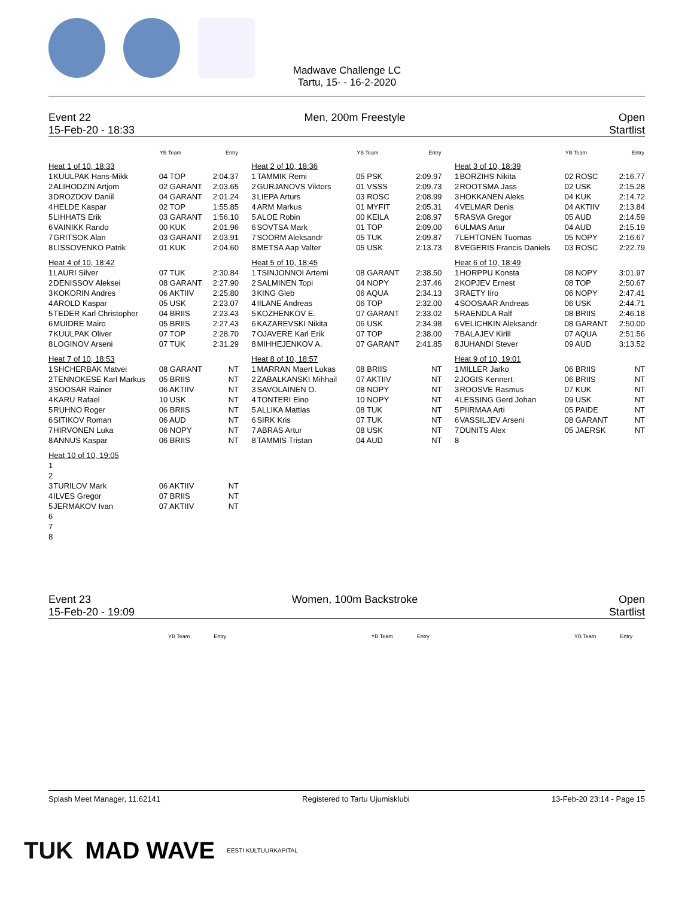Madwave Challenge LC
Tartu, 15- - 16-2-2020
Event 22 Men, 200m Freestyle Open
15-Feb-20 - 18:33 Startlist
| | | YB Team | Entry |
| --- | --- | --- | --- |
| Heat 1 of 10, 18:33 | | | |
| 1 | KUULPAK Hans-Mikk | 04 TOP | 2:04.37 |
| 2 | ALIHODZIN Artjom | 02 GARANT | 2:03.65 |
| 3 | DROZDOV Daniil | 04 GARANT | 2:01.24 |
| 4 | HELDE Kaspar | 02 TOP | 1:55.85 |
| 5 | LIHHATS Erik | 03 GARANT | 1:56.10 |
| 6 | VAINIKK Rando | 00 KUK | 2:01.96 |
| 7 | GRITSOK Alan | 03 GARANT | 2:03.91 |
| 8 | LISSOVENKO Patrik | 01 KUK | 2:04.60 |
| Heat 4 of 10, 18:42 | | | |
| 1 | LAURI Silver | 07 TUK | 2:30.84 |
| 2 | DENISSOV Aleksei | 08 GARANT | 2:27.90 |
| 3 | KOKORIN Andres | 06 AKTIIV | 2:25.80 |
| 4 | AROLD Kaspar | 05 USK | 2:23.07 |
| 5 | TEDER Karl Christopher | 04 BRIIS | 2:23.43 |
| 6 | MUIDRE Mairo | 05 BRIIS | 2:27.43 |
| 7 | KUULPAK Oliver | 07 TOP | 2:28.70 |
| 8 | LOGINOV Arseni | 07 TUK | 2:31.29 |
| Heat 7 of 10, 18:53 | | | |
| 1 | SHCHERBAK Matvei | 08 GARANT | NT |
| 2 | TENNOKESE Karl Markus | 05 BRIIS | NT |
| 3 | SOOSAR Rainer | 06 AKTIIV | NT |
| 4 | KARU Rafael | 10 USK | NT |
| 5 | RUHNO Roger | 06 BRIIS | NT |
| 6 | SITIKOV Roman | 06 AUD | NT |
| 7 | HIRVONEN Luka | 06 NOPY | NT |
| 8 | ANNUS Kaspar | 06 BRIIS | NT |
| Heat 10 of 10, 19:05 | | | |
| 1 | | | |
| 2 | | | |
| 3 | TURILOV Mark | 06 AKTIIV | NT |
| 4 | ILVES Gregor | 07 BRIIS | NT |
| 5 | JERMAKOV Ivan | 07 AKTIIV | NT |
| 6 | | | |
| 7 | | | |
| 8 | | | |
| | | YB Team | Entry |
| --- | --- | --- | --- |
| Heat 2 of 10, 18:36 | | | |
| 1 | TAMMIK Remi | 05 PSK | 2:09.97 |
| 2 | GURJANOVS Viktors | 01 VSSS | 2:09.73 |
| 3 | LIEPA Arturs | 03 ROSC | 2:08.99 |
| 4 | ARM Markus | 01 MYFIT | 2:05.31 |
| 5 | ALOE Robin | 00 KEILA | 2:08.97 |
| 6 | SOVTSA Mark | 01 TOP | 2:09.00 |
| 7 | SOORM Aleksandr | 05 TUK | 2:09.87 |
| 8 | METSA Aap Valter | 05 USK | 2:13.73 |
| Heat 5 of 10, 18:45 | | | |
| 1 | TSINJONNOI Artemi | 08 GARANT | 2:38.50 |
| 2 | SALMINEN Topi | 04 NOPY | 2:37.46 |
| 3 | KING Gleb | 06 AQUA | 2:34.13 |
| 4 | IILANE Andreas | 06 TOP | 2:32.00 |
| 5 | KOZHENKOV E. | 07 GARANT | 2:33.02 |
| 6 | KAZAREVSKI Nikita | 06 USK | 2:34.98 |
| 7 | OJAVERE Karl Erik | 07 TOP | 2:38.00 |
| 8 | MIHHEJENKOV A. | 07 GARANT | 2:41.85 |
| Heat 8 of 10, 18:57 | | | |
| 1 | MARRAN Maert Lukas | 08 BRIIS | NT |
| 2 | ZABALKANSKI Mihhail | 07 AKTIIV | NT |
| 3 | SAVOLAINEN O. | 08 NOPY | NT |
| 4 | TONTERI Eino | 10 NOPY | NT |
| 5 | ALLIKA Mattias | 08 TUK | NT |
| 6 | SIRK Kris | 07 TUK | NT |
| 7 | ABRAS Artur | 08 USK | NT |
| 8 | TAMMIS Tristan | 04 AUD | NT |
| | | YB Team | Entry |
| --- | --- | --- | --- |
| Heat 3 of 10, 18:39 | | | |
| 1 | BORZIHS Nikita | 02 ROSC | 2:16.77 |
| 2 | ROOTSMA Jass | 02 USK | 2:15.28 |
| 3 | HOKKANEN Aleks | 04 KUK | 2:14.72 |
| 4 | VELMAR Denis | 04 AKTIIV | 2:13.84 |
| 5 | RASVA Gregor | 05 AUD | 2:14.59 |
| 6 | ULMAS Artur | 04 AUD | 2:15.19 |
| 7 | LEHTONEN Tuomas | 05 NOPY | 2:16.67 |
| 8 | VEGERIS Francis Daniels | 03 ROSC | 2:22.79 |
| Heat 6 of 10, 18:49 | | | |
| 1 | HORPPU Konsta | 08 NOPY | 3:01.97 |
| 2 | KOPJEV Ernest | 08 TOP | 2:50.67 |
| 3 | RAETY Iiro | 06 NOPY | 2:47.41 |
| 4 | SOOSAAR Andreas | 06 USK | 2:44.71 |
| 5 | RAENDLA Ralf | 08 BRIIS | 2:46.18 |
| 6 | VELICHKIN Aleksandr | 08 GARANT | 2:50.00 |
| 7 | BALAJEV Kirill | 07 AQUA | 2:51.56 |
| 8 | JUHANDI Stever | 09 AUD | 3:13.52 |
| Heat 9 of 10, 19:01 | | | |
| 1 | MILLER Jarko | 06 BRIIS | NT |
| 2 | JOGIS Kennert | 06 BRIIS | NT |
| 3 | ROOSVE Rasmus | 07 KUK | NT |
| 4 | LESSING Gerd Johan | 09 USK | NT |
| 5 | PIIRMAA Arti | 05 PAIDE | NT |
| 6 | VASSILJEV Arseni | 08 GARANT | NT |
| 7 | DUNITS Alex | 05 JAERSK | NT |
| 8 | | | |
Event 23 Women, 100m Backstroke Open
15-Feb-20 - 19:09 Startlist
YB Team Entry YB Team Entry YB Team Entry
Splash Meet Manager, 11.62141 Registered to Tartu Ujumisklubi 13-Feb-20 23:14 - Page 15
TUK MAD WAVE EESTI KULTUURKAPITAL